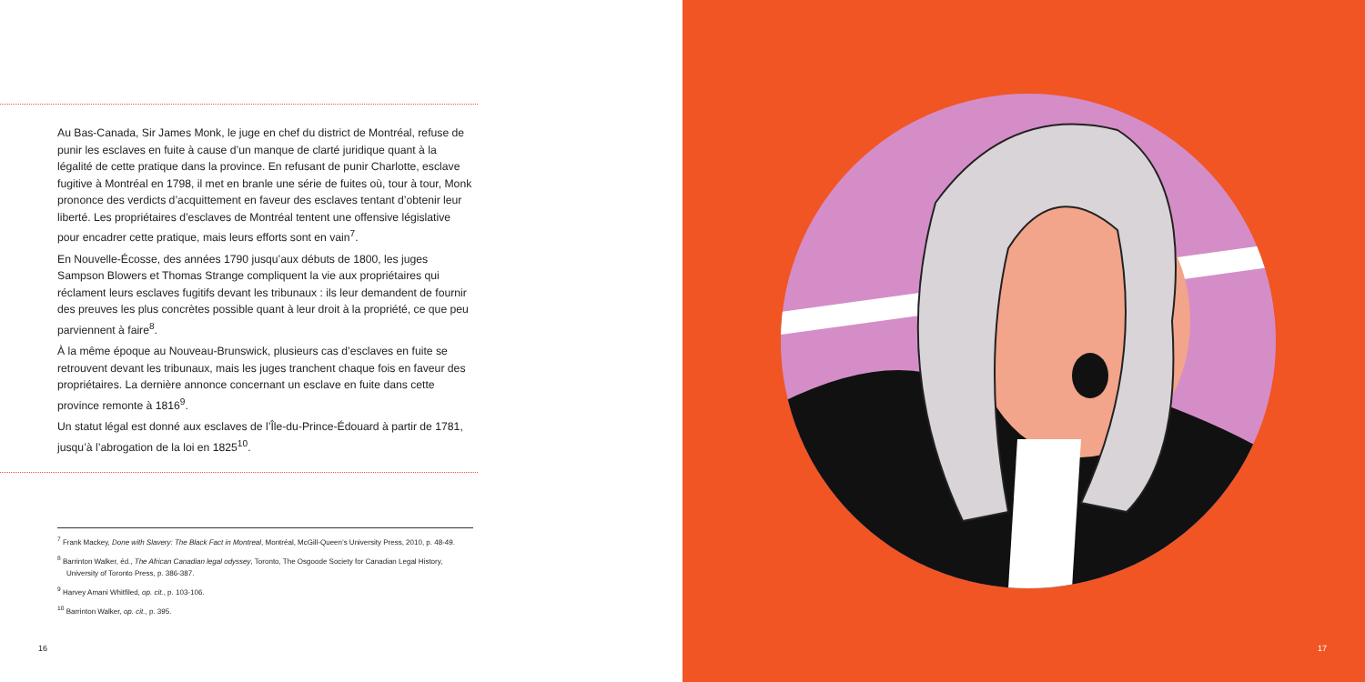Au Bas-Canada, Sir James Monk, le juge en chef du district de Montréal, refuse de punir les esclaves en fuite à cause d’un manque de clarté juridique quant à la légalité de cette pratique dans la province. En refusant de punir Charlotte, esclave fugitive à Montréal en 1798, il met en branle une série de fuites où, tour à tour, Monk prononce des verdicts d’acquittement en faveur des esclaves tentant d’obtenir leur liberté. Les propriétaires d’esclaves de Montréal tentent une offensive législative pour encadrer cette pratique, mais leurs efforts sont en vain<sup>7</sup>.
En Nouvelle-Écosse, des années 1790 jusqu’aux débuts de 1800, les juges Sampson Blowers et Thomas Strange compliquent la vie aux propriétaires qui réclament leurs esclaves fugitifs devant les tribunaux : ils leur demandent de fournir des preuves les plus concrètes possible quant à leur droit à la propriété, ce que peu parviennent à faire<sup>8</sup>.
À la même époque au Nouveau-Brunswick, plusieurs cas d’esclaves en fuite se retrouvent devant les tribunaux, mais les juges tranchent chaque fois en faveur des propriétaires. La dernière annonce concernant un esclave en fuite dans cette province remonte à 1816<sup>9</sup>.
Un statut légal est donné aux esclaves de l’Île-du-Prince-Édouard à partir de 1781, jusqu’à l’abrogation de la loi en 1825<sup>10</sup>.
<sup>7</sup> Frank Mackey, Done with Slavery: The Black Fact in Montreal, Montréal, McGill-Queen’s University Press, 2010, p. 48-49.
<sup>8</sup> Barrinton Walker, éd., The African Canadian legal odyssey, Toronto, The Osgoode Society for Canadian Legal History, University of Toronto Press, p. 386-387.
<sup>9</sup> Harvey Amani Whitfiled, op. cit., p. 103-106.
<sup>10</sup> Barrinton Walker, op. cit., p. 395.
16
17